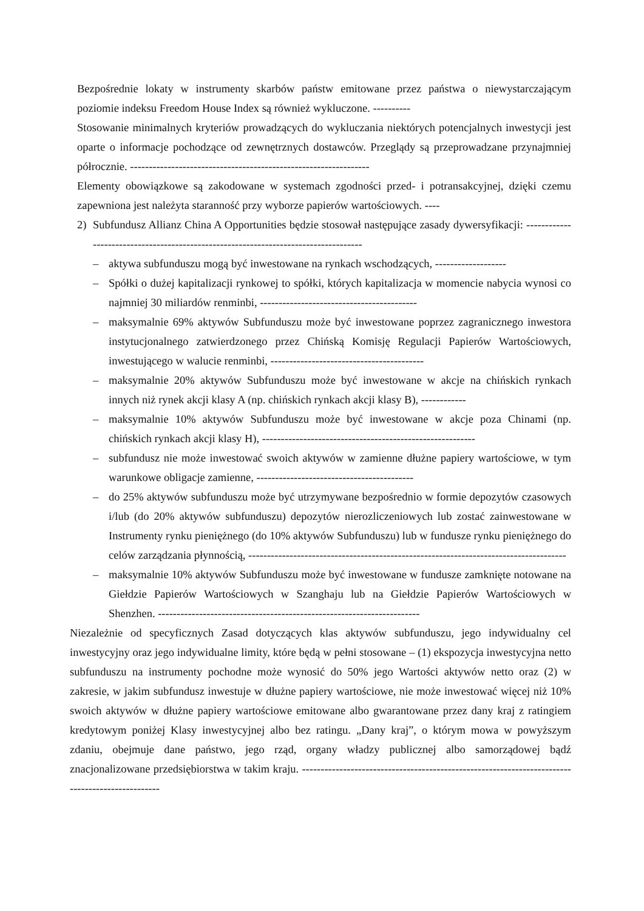Bezpośrednie lokaty w instrumenty skarbów państw emitowane przez państwa o niewystarczającym poziomie indeksu Freedom House Index są również wykluczone. ----------
Stosowanie minimalnych kryteriów prowadzących do wykluczania niektórych potencjalnych inwestycji jest oparte o informacje pochodzące od zewnętrznych dostawców. Przeglądy są przeprowadzane przynajmniej półrocznie. ----------------------------------------------------------------
Elementy obowiązkowe są zakodowane w systemach zgodności przed- i potransakcyjnej, dzięki czemu zapewniona jest należyta staranność przy wyborze papierów wartościowych. ----
2) Subfundusz Allianz China A Opportunities będzie stosował następujące zasady dywersyfikacji: ------------------------------------------------------------------------------------
– aktywa subfunduszu mogą być inwestowane na rynkach wschodzących, -------------------
– Spółki o dużej kapitalizacji rynkowej to spółki, których kapitalizacja w momencie nabycia wynosi co najmniej 30 miliardów renminbi, ------------------------------------------
– maksymalnie 69% aktywów Subfunduszu może być inwestowane poprzez zagranicznego inwestora instytucjonalnego zatwierdzonego przez Chińską Komisję Regulacji Papierów Wartościowych, inwestującego w walucie renminbi, -----------------------------------------
– maksymalnie 20% aktywów Subfunduszu może być inwestowane w akcje na chińskich rynkach innych niż rynek akcji klasy A (np. chińskich rynkach akcji klasy B), ------------
– maksymalnie 10% aktywów Subfunduszu może być inwestowane w akcje poza Chinami (np. chińskich rynkach akcji klasy H), ---------------------------------------------------------
– subfundusz nie może inwestować swoich aktywów w zamienne dłużne papiery wartościowe, w tym warunkowe obligacje zamienne, ------------------------------------------
– do 25% aktywów subfunduszu może być utrzymywane bezpośrednio w formie depozytów czasowych i/lub (do 20% aktywów subfunduszu) depozytów nierozliczeniowych lub zostać zainwestowane w Instrumenty rynku pieniężnego (do 10% aktywów Subfunduszu) lub w fundusze rynku pieniężnego do celów zarządzania płynnością, -------------------------------------------------------------------------------------
– maksymalnie 10% aktywów Subfunduszu może być inwestowane w fundusze zamknięte notowane na Giełdzie Papierów Wartościowych w Szanghaju lub na Giełdzie Papierów Wartościowych w Shenzhen. ----------------------------------------------------------------------
Niezależnie od specyficznych Zasad dotyczących klas aktywów subfunduszu, jego indywidualny cel inwestycyjny oraz jego indywidualne limity, które będą w pełni stosowane – (1) ekspozycja inwestycyjna netto subfunduszu na instrumenty pochodne może wynosić do 50% jego Wartości aktywów netto oraz (2) w zakresie, w jakim subfundusz inwestuje w dłużne papiery wartościowe, nie może inwestować więcej niż 10% swoich aktywów w dłużne papiery wartościowe emitowane albo gwarantowane przez dany kraj z ratingiem kredytowym poniżej Klasy inwestycyjnej albo bez ratingu. „Dany kraj”, o którym mowa w powyższym zdaniu, obejmuje dane państwo, jego rząd, organy władzy publicznej albo samorządowej bądź znacjonalizowane przedsiębiorstwa w takim kraju. ------------------------------------------------------------------------------------------------